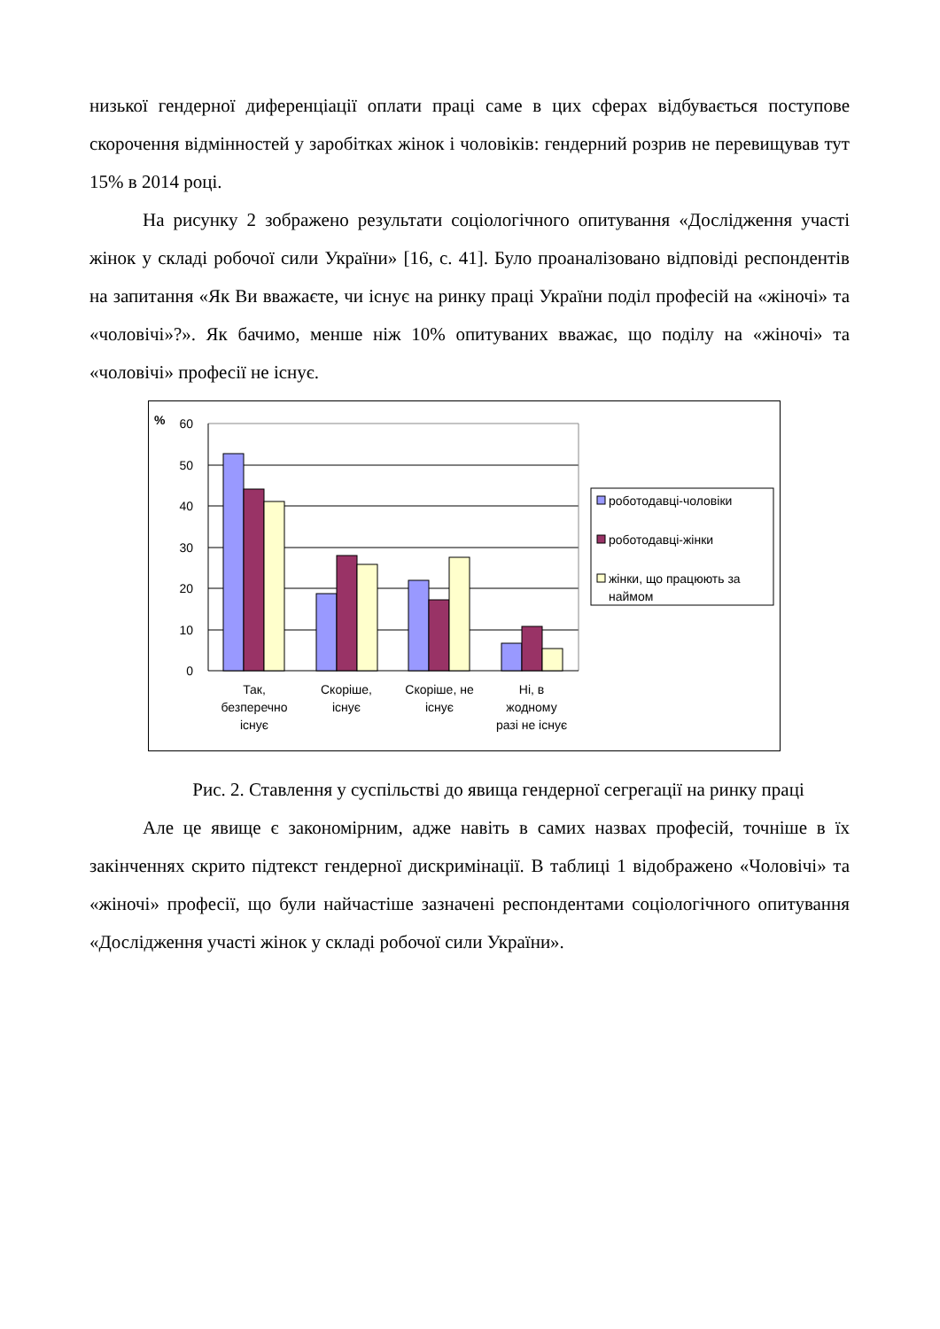низької гендерної диференціації оплати праці саме в цих сферах відбувається поступове скорочення відмінностей у заробітках жінок і чоловіків: гендерний розрив не перевищував тут 15% в 2014 році.
На рисунку 2 зображено результати соціологічного опитування «Дослідження участі жінок у складі робочої сили України» [16, с. 41]. Було проаналізовано відповіді респондентів на запитання «Як Ви вважаєте, чи існує на ринку праці України поділ професій на «жіночі» та «чоловічі»?». Як бачимо, менше ніж 10% опитуваних вважає, що поділу на «жіночі» та «чоловічі» професії не існує.
%
60
50
40
30
20
10
0
Так,
безперечно
існує
Скоріше,
існує
Скоріше, не
існує
Ні, в
жодному
разі не існує
роботодавці-чоловіки
роботодавці-жінки
жінки, що працюють за
наймом
Рис. 2. Ставлення у суспільстві до явища гендерної сегрегації на ринку праці
Але це явище є закономірним, адже навіть в самих назвах професій, точніше в їх закінченнях скрито підтекст гендерної дискримінації. В таблиці 1 відображено «Чоловічі» та «жіночі» професії, що були найчастіше зазначені респондентами соціологічного опитування «Дослідження участі жінок у складі робочої сили України».